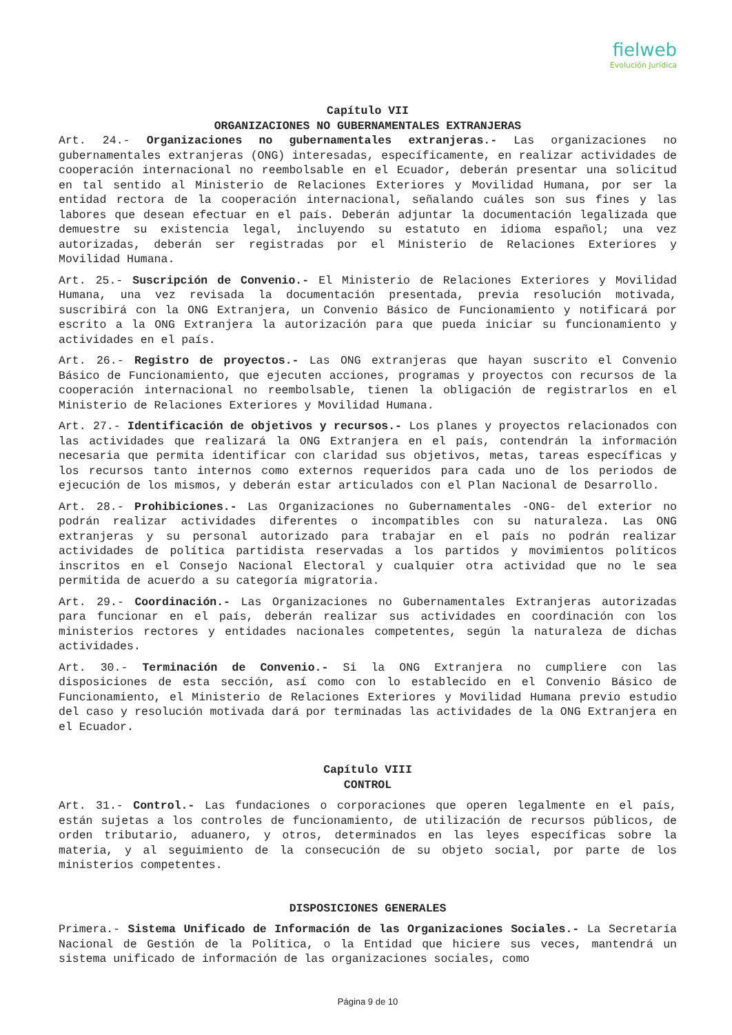fielweb Evolución Jurídica
Capítulo VII
ORGANIZACIONES NO GUBERNAMENTALES EXTRANJERAS
Art. 24.- Organizaciones no gubernamentales extranjeras.- Las organizaciones no gubernamentales extranjeras (ONG) interesadas, específicamente, en realizar actividades de cooperación internacional no reembolsable en el Ecuador, deberán presentar una solicitud en tal sentido al Ministerio de Relaciones Exteriores y Movilidad Humana, por ser la entidad rectora de la cooperación internacional, señalando cuáles son sus fines y las labores que desean efectuar en el país. Deberán adjuntar la documentación legalizada que demuestre su existencia legal, incluyendo su estatuto en idioma español; una vez autorizadas, deberán ser registradas por el Ministerio de Relaciones Exteriores y Movilidad Humana.
Art. 25.- Suscripción de Convenio.- El Ministerio de Relaciones Exteriores y Movilidad Humana, una vez revisada la documentación presentada, previa resolución motivada, suscribirá con la ONG Extranjera, un Convenio Básico de Funcionamiento y notificará por escrito a la ONG Extranjera la autorización para que pueda iniciar su funcionamiento y actividades en el país.
Art. 26.- Registro de proyectos.- Las ONG extranjeras que hayan suscrito el Convenio Básico de Funcionamiento, que ejecuten acciones, programas y proyectos con recursos de la cooperación internacional no reembolsable, tienen la obligación de registrarlos en el Ministerio de Relaciones Exteriores y Movilidad Humana.
Art. 27.- Identificación de objetivos y recursos.- Los planes y proyectos relacionados con las actividades que realizará la ONG Extranjera en el país, contendrán la información necesaria que permita identificar con claridad sus objetivos, metas, tareas específicas y los recursos tanto internos como externos requeridos para cada uno de los periodos de ejecución de los mismos, y deberán estar articulados con el Plan Nacional de Desarrollo.
Art. 28.- Prohibiciones.- Las Organizaciones no Gubernamentales -ONG- del exterior no podrán realizar actividades diferentes o incompatibles con su naturaleza. Las ONG extranjeras y su personal autorizado para trabajar en el país no podrán realizar actividades de política partidista reservadas a los partidos y movimientos políticos inscritos en el Consejo Nacional Electoral y cualquier otra actividad que no le sea permitida de acuerdo a su categoría migratoria.
Art. 29.- Coordinación.- Las Organizaciones no Gubernamentales Extranjeras autorizadas para funcionar en el país, deberán realizar sus actividades en coordinación con los ministerios rectores y entidades nacionales competentes, según la naturaleza de dichas actividades.
Art. 30.- Terminación de Convenio.- Si la ONG Extranjera no cumpliere con las disposiciones de esta sección, así como con lo establecido en el Convenio Básico de Funcionamiento, el Ministerio de Relaciones Exteriores y Movilidad Humana previo estudio del caso y resolución motivada dará por terminadas las actividades de la ONG Extranjera en el Ecuador.
Capítulo VIII
CONTROL
Art. 31.- Control.- Las fundaciones o corporaciones que operen legalmente en el país, están sujetas a los controles de funcionamiento, de utilización de recursos públicos, de orden tributario, aduanero, y otros, determinados en las leyes específicas sobre la materia, y al seguimiento de la consecución de su objeto social, por parte de los ministerios competentes.
DISPOSICIONES GENERALES
Primera.- Sistema Unificado de Información de las Organizaciones Sociales.- La Secretaría Nacional de Gestión de la Política, o la Entidad que hiciere sus veces, mantendrá un sistema unificado de información de las organizaciones sociales, como
Página 9 de 10